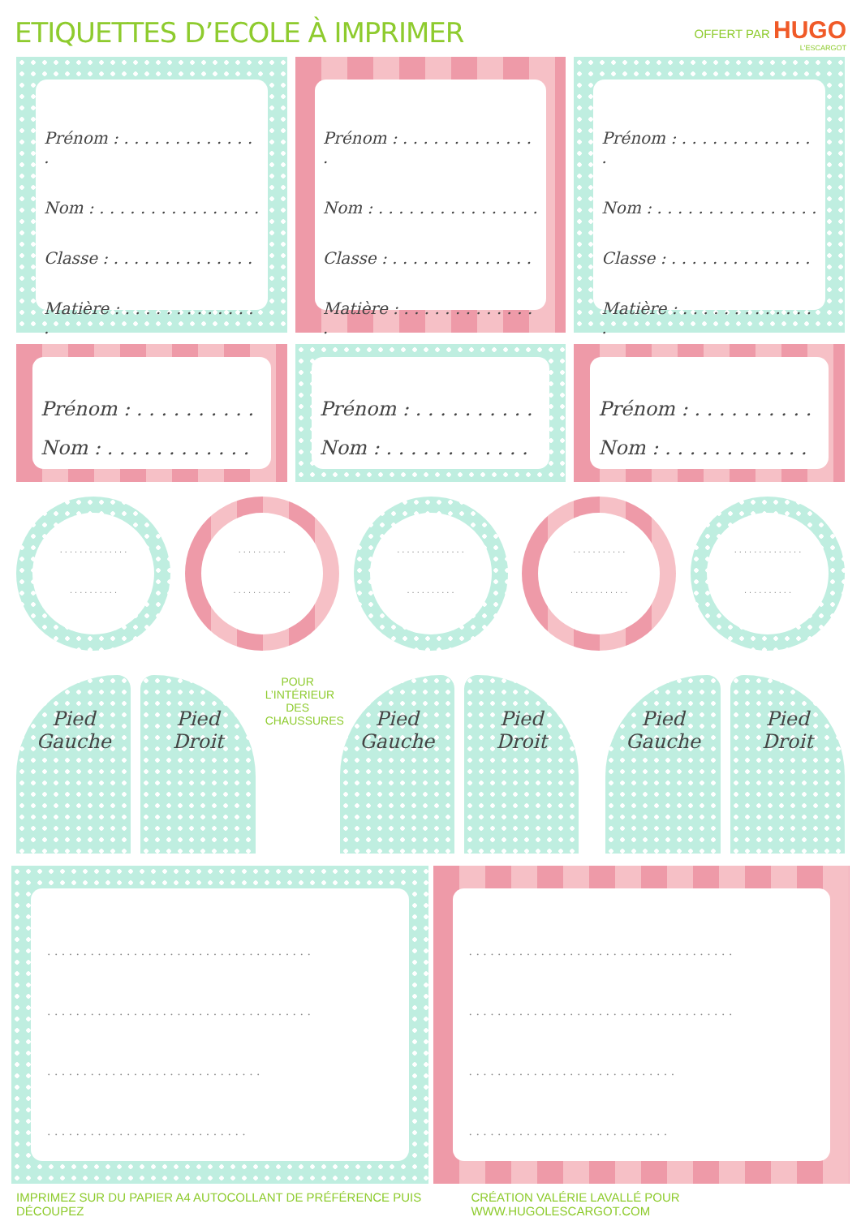ETIQUETTES D’ECOLE À IMPRIMER
OFFERT PAR HUGO
L'ESCARGOT
Prénom : . . . . . . . . . . . . . .
Nom : . . . . . . . . . . . . . . . .
Classe : . . . . . . . . . . . . . .
Matière : . . . . . . . . . . . . . .
Prénom : . . . . . . . . . . . . . .
Nom : . . . . . . . . . . . . . . . .
Classe : . . . . . . . . . . . . . .
Matière : . . . . . . . . . . . . . .
Prénom : . . . . . . . . . . . . . .
Nom : . . . . . . . . . . . . . . . .
Classe : . . . . . . . . . . . . . .
Matière : . . . . . . . . . . . . . .
Prénom : . . . . . . . . . .
Nom : . . . . . . . . . . . .
Prénom : . . . . . . . . . .
Nom : . . . . . . . . . . . .
Prénom : . . . . . . . . . .
Nom : . . . . . . . . . . . .
. . . . . . . . . . . . . .
. . . . . . . . . .
. . . . . . . . . .
. . . . . . . . . . . .
. . . . . . . . . . . . . .
. . . . . . . . . .
. . . . . . . . . . .
. . . . . . . . . . . .
. . . . . . . . . . . . . .
. . . . . . . . . .
Pied
Gauche
Pied
Droit
POUR L’INTÉRIEUR DES CHAUSSURES
Pied
Gauche
Pied
Droit
Pied
Gauche
Pied
Droit
. . . . . . . . . . . . . . . . . . . . . . . . . . . . . . . . . . . . .
. . . . . . . . . . . . . . . . . . . . . . . . . . . . . . . . . . . . .
. . . . . . . . . . . . . . . . . . . . . . . . . . . . . .
. . . . . . . . . . . . . . . . . . . . . . . . . . . .
. . . . . . . . . . . . . . . . . . . . . . . . . . . . . . . . . . . . .
. . . . . . . . . . . . . . . . . . . . . . . . . . . . . . . . . . . . .
. . . . . . . . . . . . . . . . . . . . . . . . . . . . .
. . . . . . . . . . . . . . . . . . . . . . . . . . . .
IMPRIMEZ SUR DU PAPIER A4 AUTOCOLLANT DE PRÉFÉRENCE PUIS DÉCOUPEZ CRÉATION VALÉRIE LAVALLÉ POUR WWW.HUGOLESCARGOT.COM